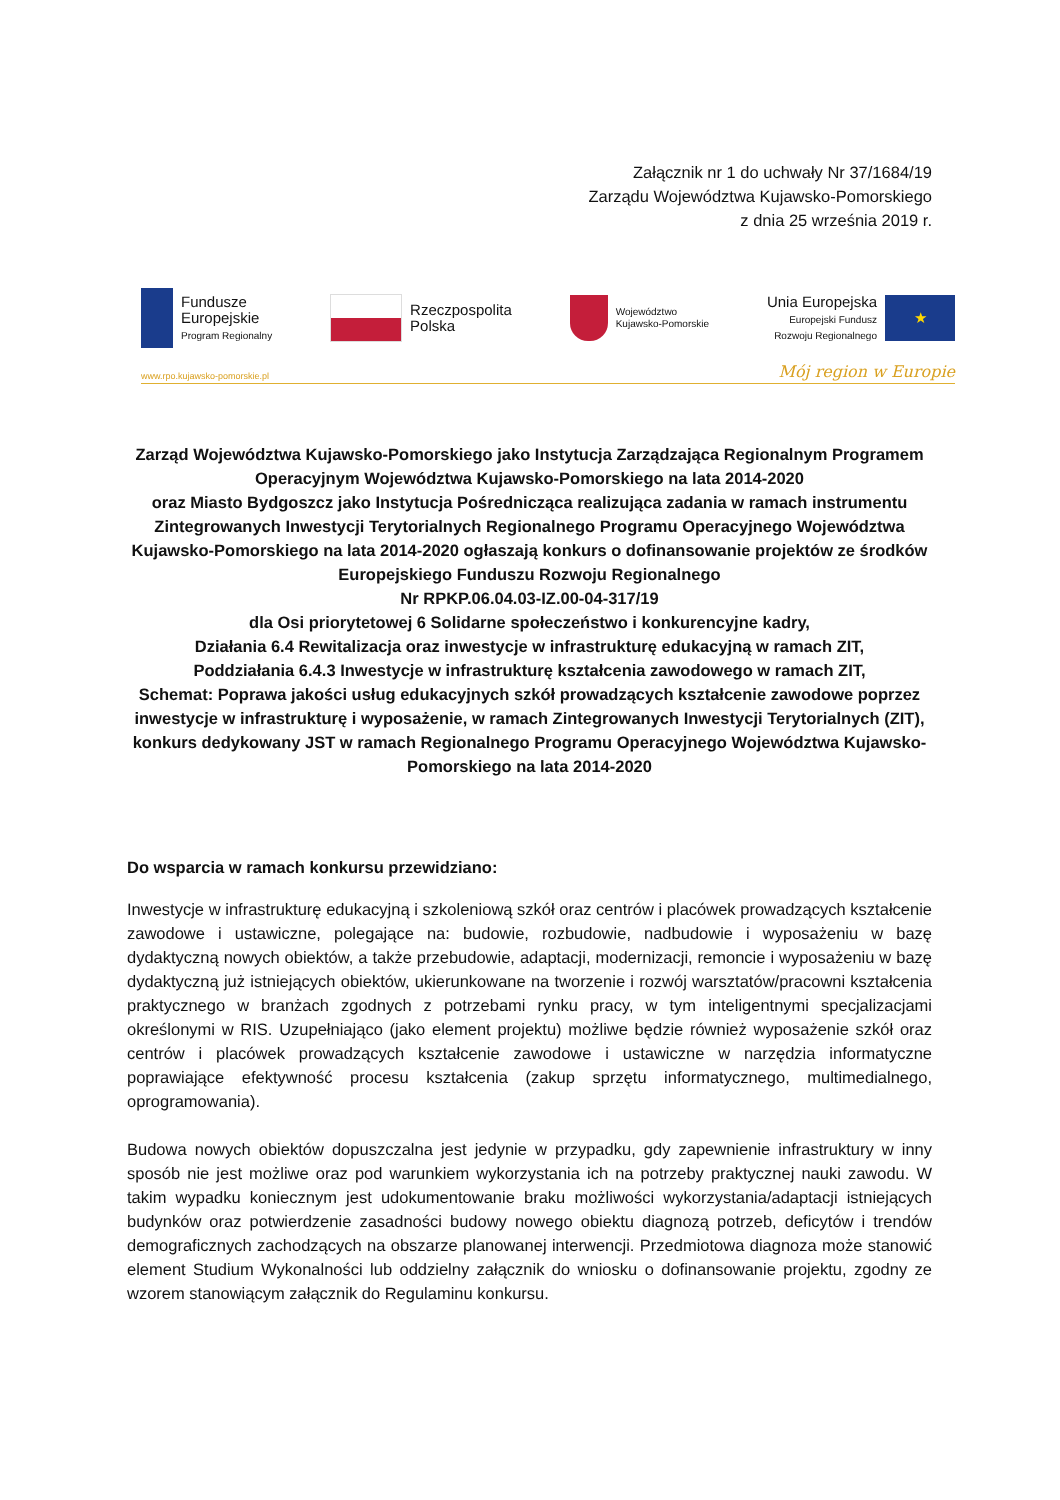Załącznik nr 1 do uchwały Nr 37/1684/19
Zarządu Województwa Kujawsko-Pomorskiego
z dnia 25 września 2019 r.
Fundusze
Europejskie
Program Regionalny
Rzeczpospolita
Polska
Województwo
Kujawsko-Pomorskie
Unia Europejska
Europejski Fundusz
Rozwoju Regionalnego
★
www.rpo.kujawsko-pomorskie.pl Mój region w Europie
Zarząd Województwa Kujawsko-Pomorskiego jako Instytucja Zarządzająca Regionalnym Programem Operacyjnym Województwa Kujawsko-Pomorskiego na lata 2014-2020
oraz Miasto Bydgoszcz jako Instytucja Pośrednicząca realizująca zadania w ramach instrumentu Zintegrowanych Inwestycji Terytorialnych Regionalnego Programu Operacyjnego Województwa Kujawsko-Pomorskiego na lata 2014-2020 ogłaszają konkurs o dofinansowanie projektów ze środków Europejskiego Funduszu Rozwoju Regionalnego
Nr RPKP.06.04.03-IZ.00-04-317/19
dla Osi priorytetowej 6 Solidarne społeczeństwo i konkurencyjne kadry,
Działania 6.4 Rewitalizacja oraz inwestycje w infrastrukturę edukacyjną w ramach ZIT,
Poddziałania 6.4.3 Inwestycje w infrastrukturę kształcenia zawodowego w ramach ZIT,
Schemat: Poprawa jakości usług edukacyjnych szkół prowadzących kształcenie zawodowe poprzez inwestycje w infrastrukturę i wyposażenie, w ramach Zintegrowanych Inwestycji Terytorialnych (ZIT), konkurs dedykowany JST w ramach Regionalnego Programu Operacyjnego Województwa Kujawsko-Pomorskiego na lata 2014-2020
Do wsparcia w ramach konkursu przewidziano:
Inwestycje w infrastrukturę edukacyjną i szkoleniową szkół oraz centrów i placówek prowadzących kształcenie zawodowe i ustawiczne, polegające na: budowie, rozbudowie, nadbudowie i wyposażeniu w bazę dydaktyczną nowych obiektów, a także przebudowie, adaptacji, modernizacji, remoncie i wyposażeniu w bazę dydaktyczną już istniejących obiektów, ukierunkowane na tworzenie i rozwój warsztatów/pracowni kształcenia praktycznego w branżach zgodnych z potrzebami rynku pracy, w tym inteligentnymi specjalizacjami określonymi w RIS. Uzupełniająco (jako element projektu) możliwe będzie również wyposażenie szkół oraz centrów i placówek prowadzących kształcenie zawodowe i ustawiczne w narzędzia informatyczne poprawiające efektywność procesu kształcenia (zakup sprzętu informatycznego, multimedialnego, oprogramowania).
Budowa nowych obiektów dopuszczalna jest jedynie w przypadku, gdy zapewnienie infrastruktury w inny sposób nie jest możliwe oraz pod warunkiem wykorzystania ich na potrzeby praktycznej nauki zawodu. W takim wypadku koniecznym jest udokumentowanie braku możliwości wykorzystania/adaptacji istniejących budynków oraz potwierdzenie zasadności budowy nowego obiektu diagnozą potrzeb, deficytów i trendów demograficznych zachodzących na obszarze planowanej interwencji. Przedmiotowa diagnoza może stanowić element Studium Wykonalności lub oddzielny załącznik do wniosku o dofinansowanie projektu, zgodny ze wzorem stanowiącym załącznik do Regulaminu konkursu.